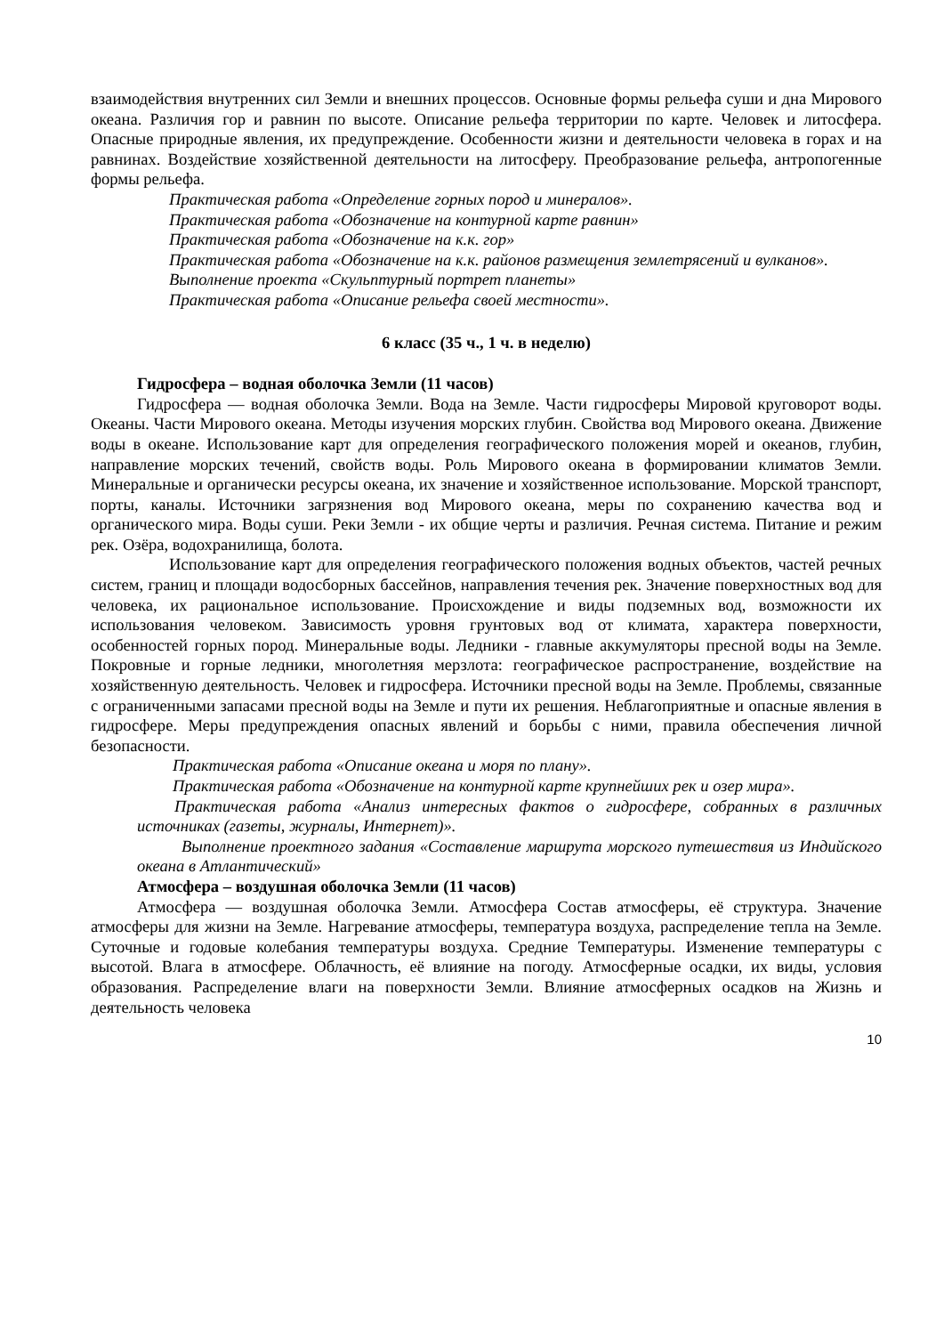взаимодействия внутренних сил Земли и внешних процессов. Основные формы рельефа суши и дна Мирового океана. Различия гор и равнин по высоте. Описание рельефа территории по карте. Человек и литосфера. Опасные природные явления, их предупреждение. Особенности жизни и деятельности человека в горах и на равнинах. Воздействие хозяйственной деятельности на литосферу. Преобразование рельефа, антропогенные формы рельефа.
Практическая работа «Определение горных пород и минералов».
Практическая работа «Обозначение на контурной карте равнин»
Практическая работа «Обозначение на к.к. гор»
Практическая работа «Обозначение на к.к. районов размещения землетрясений и вулканов».
Выполнение проекта «Скульптурный портрет планеты»
Практическая работа «Описание рельефа своей местности».
6 класс (35 ч., 1 ч. в неделю)
Гидросфера – водная оболочка Земли (11 часов)
Гидросфера — водная оболочка Земли. Вода на Земле. Части гидросферы Мировой круговорот воды. Океаны. Части Мирового океана. Методы изучения морских глубин. Свойства вод Мирового океана. Движение воды в океане. Использование карт для определения географического положения морей и океанов, глубин, направление морских течений, свойств воды. Роль Мирового океана в формировании климатов Земли. Минеральные и органически ресурсы океана, их значение и хозяйственное использование. Морской транспорт, порты, каналы. Источники загрязнения вод Мирового океана, меры по сохранению качества вод и органического мира. Воды суши. Реки Земли - их общие черты и различия. Речная система. Питание и режим рек. Озёра, водохранилища, болота.
Использование карт для определения географического положения водных объектов, частей речных систем, границ и площади водосборных бассейнов, направления течения рек. Значение поверхностных вод для человека, их рациональное использование. Происхождение и виды подземных вод, возможности их использования человеком. Зависимость уровня грунтовых вод от климата, характера поверхности, особенностей горных пород. Минеральные воды. Ледники - главные аккумуляторы пресной воды на Земле. Покровные и горные ледники, многолетняя мерзлота: географическое распространение, воздействие на хозяйственную деятельность. Человек и гидросфера. Источники пресной воды на Земле. Проблемы, связанные с ограниченными запасами пресной воды на Земле и пути их решения. Неблагоприятные и опасные явления в гидросфере. Меры предупреждения опасных явлений и борьбы с ними, правила обеспечения личной безопасности.
Практическая работа «Описание океана и моря по плану».
Практическая работа «Обозначение на контурной карте крупнейших рек и озер мира».
Практическая работа «Анализ интересных фактов о гидросфере, собранных в различных источниках (газеты, журналы, Интернет)».
Выполнение проектного задания «Составление маршрута морского путешествия из Индийского океана в Атлантический»
Атмосфера – воздушная оболочка Земли (11 часов)
Атмосфера — воздушная оболочка Земли. Атмосфера Состав атмосферы, её структура. Значение атмосферы для жизни на Земле. Нагревание атмосферы, температура воздуха, распределение тепла на Земле. Суточные и годовые колебания температуры воздуха. Средние Температуры. Изменение температуры с высотой. Влага в атмосфере. Облачность, её влияние на погоду. Атмосферные осадки, их виды, условия образования. Распределение влаги на поверхности Земли. Влияние атмосферных осадков на Жизнь и деятельность человека
10